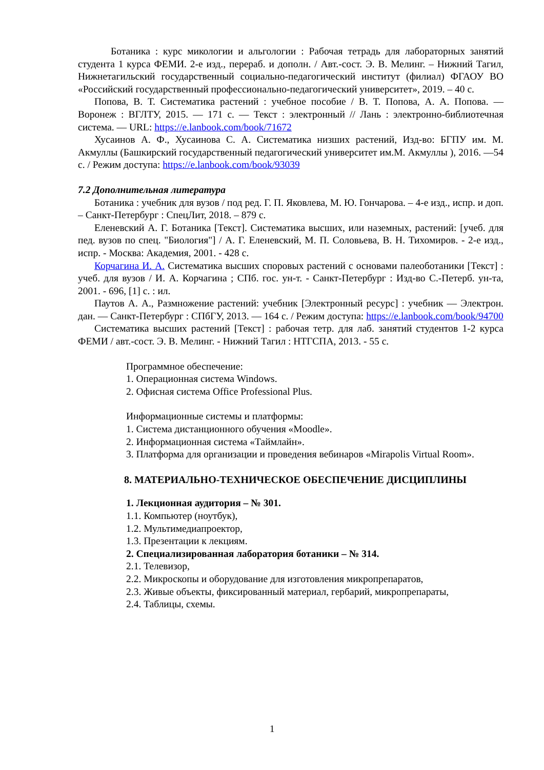Ботаника : курс микологии и альгологии : Рабочая тетрадь для лабораторных занятий студента 1 курса ФЕМИ. 2-е изд., перераб. и дополн. / Авт.-сост. Э. В. Мелинг. – Нижний Тагил, Нижнетагильский государственный социально-педагогический институт (филиал) ФГАОУ ВО «Российский государственный профессионально-педагогический университет», 2019. – 40 с.
Попова, В. Т. Систематика растений : учебное пособие / В. Т. Попова, А. А. Попова. — Воронеж : ВГЛТУ, 2015. — 171 с. — Текст : электронный // Лань : электронно-библиотечная система. — URL: https://e.lanbook.com/book/71672
Хусаинов А. Ф., Хусаинова С. А. Систематика низших растений, Изд-во: БГПУ им. М. Акмуллы (Башкирский государственный педагогический университет им.М. Акмуллы ), 2016. —54 с. / Режим доступа: https://e.lanbook.com/book/93039
7.2 Дополнительная литература
Ботаника : учебник для вузов / под ред. Г. П. Яковлева, М. Ю. Гончарова. – 4-е изд., испр. и доп. – Санкт-Петербург : СпецЛит, 2018. – 879 с.
Еленевский А. Г. Ботаника [Текст]. Систематика высших, или наземных, растений: [учеб. для пед. вузов по спец. "Биология"] / А. Г. Еленевский, М. П. Соловьева, В. Н. Тихомиров. - 2-е изд., испр. - Москва: Академия, 2001. - 428 с.
Корчагина И. А. Систематика высших споровых растений с основами палеоботаники [Текст] : учеб. для вузов / И. А. Корчагина ; СПб. гос. ун-т. - Санкт-Петербург : Изд-во С.-Петерб. ун-та, 2001. - 696, [1] с. : ил.
Паутов А. А., Размножение растений: учебник [Электронный ресурс] : учебник — Электрон. дан. — Санкт-Петербург : СПбГУ, 2013. — 164 с. / Режим доступа: https://e.lanbook.com/book/94700
Систематика высших растений [Текст] : рабочая тетр. для лаб. занятий студентов 1-2 курса ФЕМИ / авт.-сост. Э. В. Мелинг. - Нижний Тагил : НТГСПА, 2013. - 55 с.
Программное обеспечение:
1. Операционная система Windows.
2. Офисная система Office Professional Plus.
Информационные системы и платформы:
1. Система дистанционного обучения «Moodle».
2. Информационная система «Таймлайн».
3. Платформа для организации и проведения вебинаров «Mirapolis Virtual Room».
8. МАТЕРИАЛЬНО-ТЕХНИЧЕСКОЕ ОБЕСПЕЧЕНИЕ ДИСЦИПЛИНЫ
1. Лекционная аудитория – № 301.
1.1. Компьютер (ноутбук),
1.2. Мультимедиапроектор,
1.3. Презентации к лекциям.
2. Специализированная лаборатория ботаники – № 314.
2.1. Телевизор,
2.2. Микроскопы и оборудование для изготовления микропрепаратов,
2.3. Живые объекты, фиксированный материал, гербарий, микропрепараты,
2.4. Таблицы, схемы.
1